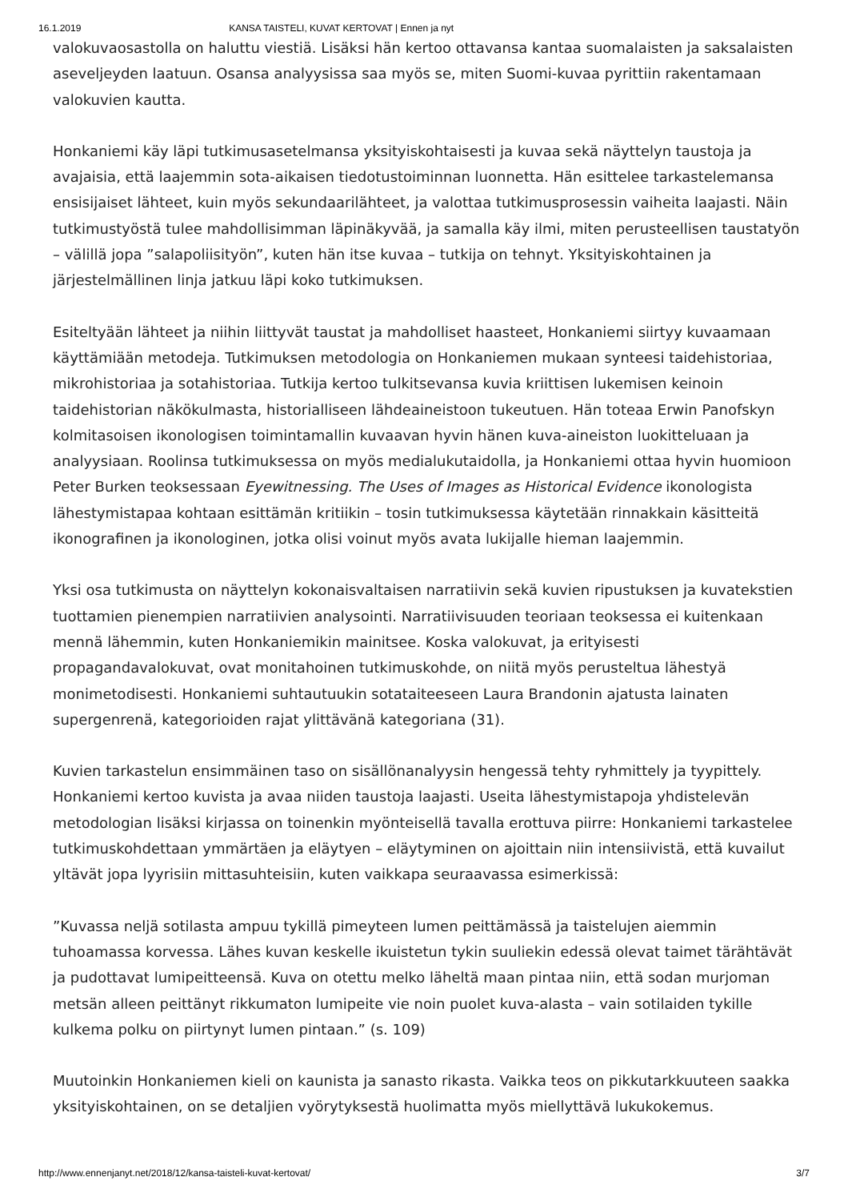16.1.2019 KANSA TAISTELI, KUVAT KERTOVAT | Ennen ja nyt
valokuvaosastolla on haluttu viestiä. Lisäksi hän kertoo ottavansa kantaa suomalaisten ja saksalaisten aseveljeyden laatuun. Osansa analyysissa saa myös se, miten Suomi-kuvaa pyrittiin rakentamaan valokuvien kautta.
Honkaniemi käy läpi tutkimusasetelmansa yksityiskohtaisesti ja kuvaa sekä näyttelyn taustoja ja avajaisia, että laajemmin sota-aikaisen tiedotustoiminnan luonnetta. Hän esittelee tarkastelemansa ensisijaiset lähteet, kuin myös sekundaarilähteet, ja valottaa tutkimusprosessin vaiheita laajasti. Näin tutkimustyöstä tulee mahdollisimman läpinäkyvää, ja samalla käy ilmi, miten perusteellisen taustatyön – välillä jopa ”salapoliisityön”, kuten hän itse kuvaa – tutkija on tehnyt. Yksityiskohtainen ja järjestelmällinen linja jatkuu läpi koko tutkimuksen.
Esiteltyään lähteet ja niihin liittyvät taustat ja mahdolliset haasteet, Honkaniemi siirtyy kuvaamaan käyttämiään metodeja. Tutkimuksen metodologia on Honkaniemen mukaan synteesi taidehistoriaa, mikrohistoriaa ja sotahistoriaa. Tutkija kertoo tulkitsevansa kuvia kriittisen lukemisen keinoin taidehistorian näkökulmasta, historialliseen lähdeaineistoon tukeutuen. Hän toteaa Erwin Panofskyn kolmitasoisen ikonologisen toimintamallin kuvaavan hyvin hänen kuva-aineiston luokitteluaan ja analyysiaan. Roolinsa tutkimuksessa on myös medialukutaidolla, ja Honkaniemi ottaa hyvin huomioon Peter Burken teoksessaan Eyewitnessing. The Uses of Images as Historical Evidence ikonologista lähestymistapaa kohtaan esittämän kritiikin – tosin tutkimuksessa käytetään rinnakkain käsitteitä ikonografinen ja ikonologinen, jotka olisi voinut myös avata lukijalle hieman laajemmin.
Yksi osa tutkimusta on näyttelyn kokonaisvaltaisen narratiivin sekä kuvien ripustuksen ja kuvatekstien tuottamien pienempien narratiivien analysointi. Narratiivisuuden teoriaan teoksessa ei kuitenkaan mennä lähemmin, kuten Honkaniemikin mainitsee. Koska valokuvat, ja erityisesti propagandavalokuvat, ovat monitahoinen tutkimuskohde, on niitä myös perusteltua lähestyä monimetodisesti. Honkaniemi suhtautuukin sotataiteeseen Laura Brandonin ajatusta lainaten supergenrenä, kategorioiden rajat ylittävänä kategoriana (31).
Kuvien tarkastelun ensimmäinen taso on sisällönanalyysin hengessä tehty ryhmittely ja tyypittely. Honkaniemi kertoo kuvista ja avaa niiden taustoja laajasti. Useita lähestymistapoja yhdistelevän metodologian lisäksi kirjassa on toinenkin myönteisellä tavalla erottuva piirre: Honkaniemi tarkastelee tutkimuskohdettaan ymmärtäen ja eläytyen – eläytyminen on ajoittain niin intensiivistä, että kuvailut yltävät jopa lyyrisiin mittasuhteisiin, kuten vaikkapa seuraavassa esimerkissä:
”Kuvassa neljä sotilasta ampuu tykillä pimeyteen lumen peittämässä ja taistelujen aiemmin tuhoamassa korvessa. Lähes kuvan keskelle ikuistetun tykin suuliekin edessä olevat taimet tärähtävät ja pudottavat lumipeitteensä. Kuva on otettu melko läheltä maan pintaa niin, että sodan murjoman metsän alleen peittänyt rikkumaton lumipeite vie noin puolet kuva-alasta – vain sotilaiden tykille kulkema polku on piirtynyt lumen pintaan.” (s. 109)
Muutoinkin Honkaniemen kieli on kaunista ja sanasto rikasta. Vaikka teos on pikkutarkkuuteen saakka yksityiskohtainen, on se detaljien vyörytyksestä huolimatta myös miellyttävä lukukokemus.
http://www.ennenjanyt.net/2018/12/kansa-taisteli-kuvat-kertovat/ 3/7